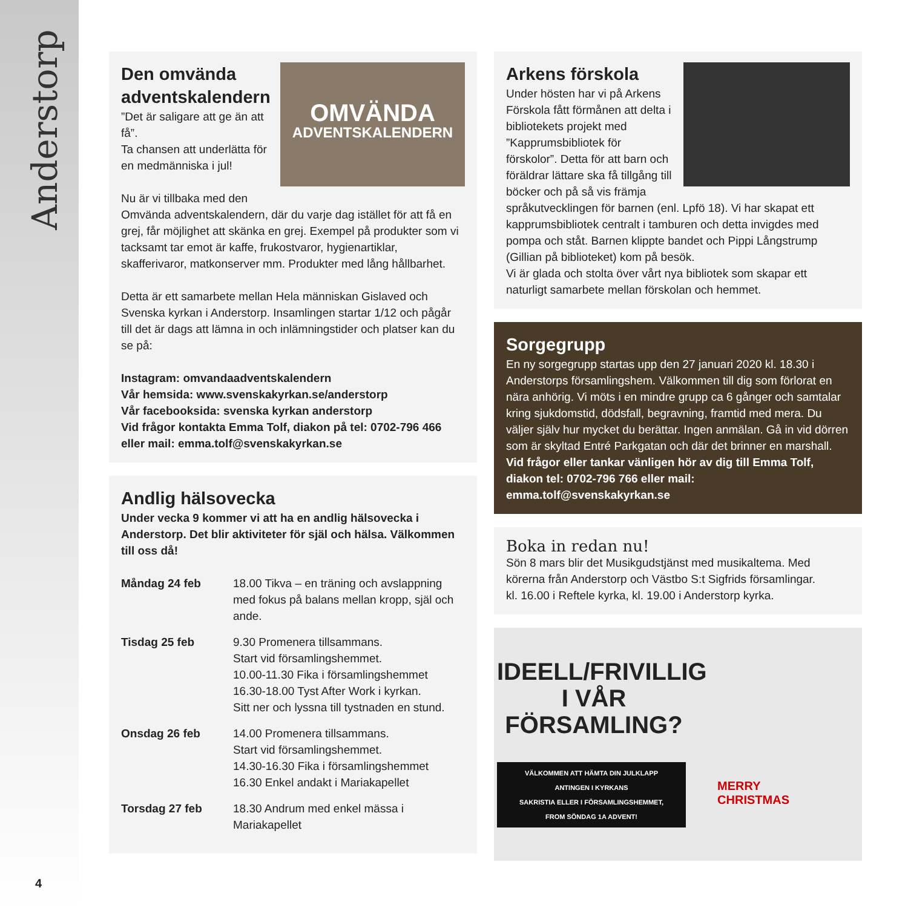Anderstorp
OMVÄNDA
ADVENTSKALENDERN
Den omvända adventskalendern
”Det är saligare att ge än att få”.
Ta chansen att underlätta för en medmänniska i jul!
Nu är vi tillbaka med den Omvända adventskalendern, där du varje dag istället för att få en grej, får möjlighet att skänka en grej. Exempel på produkter som vi tacksamt tar emot är kaffe, frukostvaror, hygienartiklar, skafferivaror, matkonserver mm. Produkter med lång hållbarhet.
Detta är ett samarbete mellan Hela människan Gislaved och Svenska kyrkan i Anderstorp. Insamlingen startar 1/12 och pågår till det är dags att lämna in och inlämningstider och platser kan du se på:
Instagram: omvandaadventskalendern
Vår hemsida: www.svenskakyrkan.se/anderstorp
Vår facebooksida: svenska kyrkan anderstorp
Vid frågor kontakta Emma Tolf, diakon på tel: 0702-796 466 eller mail: emma.tolf@svenskakyrkan.se
Andlig hälsovecka
Under vecka 9 kommer vi att ha en andlig hälsovecka i Anderstorp. Det blir aktiviteter för själ och hälsa. Välkommen till oss då!
| Måndag 24 feb | 18.00 Tikva – en träning och avslappning med fokus på balans mellan kropp, själ och ande. |
| Tisdag 25 feb | 9.30 Promenera tillsammans. Start vid församlingshemmet. 10.00-11.30 Fika i församlingshemmet 16.30-18.00 Tyst After Work i kyrkan. Sitt ner och lyssna till tystnaden en stund. |
| Onsdag 26 feb | 14.00 Promenera tillsammans. Start vid församlingshemmet. 14.30-16.30 Fika i församlingshemmet 16.30 Enkel andakt i Mariakapellet |
| Torsdag 27 feb | 18.30 Andrum med enkel mässa i Mariakapellet |
Arkens förskola
Under hösten har vi på Arkens Förskola fått förmånen att delta i bibliotekets projekt med ”Kapprumsbibliotek för förskolor”. Detta för att barn och föräldrar lättare ska få tillgång till böcker och på så vis främja språkutvecklingen för barnen (enl. Lpfö 18). Vi har skapat ett kapprumsbibliotek centralt i tamburen och detta invigdes med pompa och ståt. Barnen klippte bandet och Pippi Långstrump (Gillian på biblioteket) kom på besök.
Vi är glada och stolta över vårt nya bibliotek som skapar ett naturligt samarbete mellan förskolan och hemmet.
Sorgegrupp
En ny sorgegrupp startas upp den 27 januari 2020 kl. 18.30 i Anderstorps församlingshem. Välkommen till dig som förlorat en nära anhörig. Vi möts i en mindre grupp ca 6 gånger och samtalar kring sjukdomstid, dödsfall, begravning, framtid med mera. Du väljer själv hur mycket du berättar. Ingen anmälan. Gå in vid dörren som är skyltad Entré Parkgatan och där det brinner en marshall.
Vid frågor eller tankar vänligen hör av dig till Emma Tolf, diakon tel: 0702-796 766 eller mail: emma.tolf@svenskakyrkan.se
Boka in redan nu!
Sön 8 mars blir det Musikgudstjänst med musikaltema. Med körerna från Anderstorp och Västbo S:t Sigfrids församlingar. kl. 16.00 i Reftele kyrka, kl. 19.00 i Anderstorp kyrka.
IDEELL/FRIVILLIG
I VÅR
FÖRSAMLING?
VÄLKOMMEN ATT HÄMTA DIN JULKLAPP
ANTINGEN I KYRKANS
SAKRISTIA ELLER I FÖRSAMLINGSHEMMET,
FROM SÖNDAG 1A ADVENT!
MERRY
CHRISTMAS
4